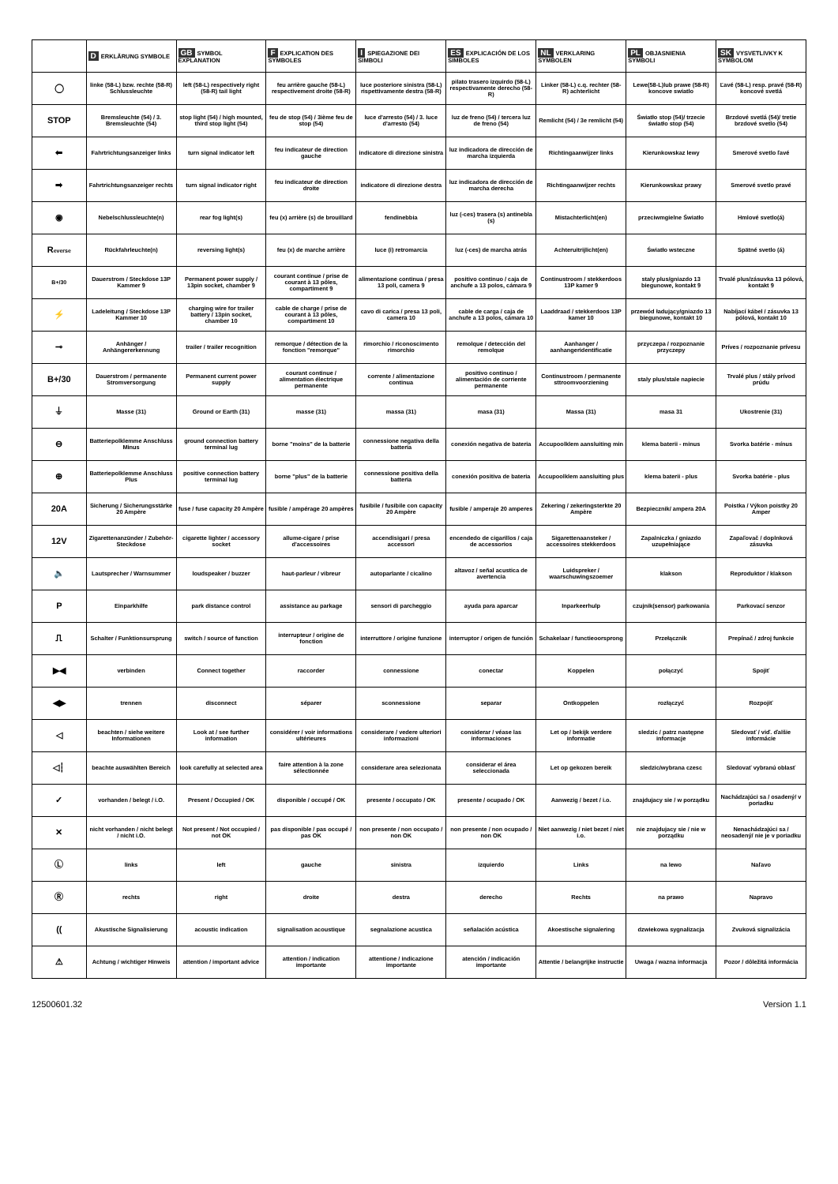| | D ERKLÄRUNG SYMBOLE | GB SYMBOL EXPLANATION | F EXPLICATION DES SYMBOLES | I SPIEGAZIONE DEI SIMBOLI | ES EXPLICACIÓN DE LOS SIMBOLES | NL VERKLARING SYMBOLEN | PL OBJASNIENIA SYMBOLI | SK VYSVETLIVKY K SYMBOLOM |
| --- | --- | --- | --- | --- | --- | --- | --- | --- |
| ◯ | linke (58-L) bzw. rechte (58-R) Schlussleuchte | left (58-L) respectively right (58-R) tail light | feu arrière gauche (58-L) respectivement droite (58-R) | luce posteriore sinistra (58-L) rispettivamente destra (58-R) | pilato trasero izquirdo (58-L) respectivamente derecho (58-R) | Linker (58-L) c.q. rechter (58-R) achterlicht | Lewe(58-L)lub prawe (58-R) koncove swiatlo | Ľavé (58-L) resp. pravé (58-R) koncové svetlá |
| STOP | Bremsleuchte (54) / 3. Bremsleuchte (54) | stop light (54) / high mounted, third stop light (54) | feu de stop (54) / 3ième feu de stop (54) | luce d'arresto (54) / 3. luce d'arresto (54) | luz de freno (54) / tercera luz de freno (54) | Remlicht (54) / 3e remlicht (54) | Światło stop (54)/ trzecie światło stop (54) | Brzdové svetlá (54)/ tretie brzdové svetlo (54) |
| ⬅ | Fahrtrichtungsanzeiger links | turn signal indicator left | feu indicateur de direction gauche | indicatore di direzione sinistra | luz indicadora de dirección de marcha izquierda | Richtingaanwijzer links | Kierunkowskaz lewy | Smerové svetlo ľavé |
| ➡ | Fahrtrichtungsanzeiger rechts | turn signal indicator right | feu indicateur de direction droite | indicatore di direzione destra | luz indicadora de dirección de marcha derecha | Richtingaanwijzer rechts | Kierunkowskaz prawy | Smerové svetlo pravé |
| ◉ | Nebelschlussleuchte(n) | rear fog light(s) | feu (x) arrière (s) de brouillard | fendinebbia | luz (-ces) trasera (s) antinebla (s) | Mistachterlicht(en) | przeciwmgielne Światło | Hmlové svetlo(á) |
| R everse | Rückfahrleuchte(n) | reversing light(s) | feu (x) de marche arrière | luce (i) retromarcia | luz (-ces) de marcha atrás | Achteruitrijlicht(en) | Światło wsteczne | Spätné svetlo (á) |
| B+/30 | Dauerstrom / Steckdose 13P Kammer 9 | Permanent power supply / 13pin socket, chamber 9 | courant continue / prise de courant à 13 pôles, compartiment 9 | alimentazione continua / presa 13 poli, camera 9 | positivo continuo / caja de anchufe a 13 polos, cámara 9 | Continustroom / stekkerdoos 13P kamer 9 | staly plus/gniazdo 13 biegunowe, kontakt 9 | Trvalé plus/zásuvka 13 pólová, kontakt 9 |
| ⚡ | Ladeleitung / Steckdose 13P Kammer 10 | charging wire for trailer battery / 13pin socket, chamber 10 | cable de charge / prise de courant à 13 pôles, compartiment 10 | cavo di carica / presa 13 poli, camera 10 | cable de carga / caja de anchufe a 13 polos, cámara 10 | Laaddraad / stekkerdoos 13P kamer 10 | przewód ładujący/gniazdo 13 biegunowe, kontakt 10 | Nabíjací kábel / zásuvka 13 pólová, kontakt 10 |
| ⊸ | Anhänger / Anhängererkennung | trailer / trailer recognition | remorque / détection de la fonction "remorque" | rimorchio / riconoscimento rimorchio | remolque / detección del remolque | Aanhanger / aanhangeridentificatie | przyczepa / rozpoznanie przyczepy | Príves / rozpoznanie prívesu |
| B+/30 | Dauerstrom / permanente Stromversorgung | Permanent current power supply | courant continue / alimentation électrique permanente | corrente / alimentazione continua | positivo continuo / alimentación de corriente permanente | Continustroom / permanente sttroomvoorziening | staly plus/stale napiecie | Trvalé plus / stály prívod prúdu |
| ⏚ | Masse (31) | Ground or Earth (31) | masse (31) | massa (31) | masa (31) | Massa (31) | masa 31 | Ukostrenie (31) |
| ⊖ | Batteriepolklemme Anschluss Minus | ground connection battery terminal lug | borne "moins" de la batterie | connessione negativa della batteria | conexión negativa de bateria | Accupoolklem aansluiting min | klema baterii - minus | Svorka batérie - mínus |
| ⊕ | Batteriepolklemme Anschluss Plus | positive connection battery terminal lug | borne "plus" de la batterie | connessione positiva della batteria | conexión positiva de bateria | Accupoolklem aansluiting plus | klema baterii - plus | Svorka batérie - plus |
| 20A | Sicherung / Sicherungsstärke 20 Ampère | fuse / fuse capacity 20 Ampère | fusible / ampérage 20 ampères | fusibile / fusibile con capacity 20 Ampère | fusible / amperaje 20 amperes | Zekering / zekeringsterkte 20 Ampère | Bezpiecznik/ ampera 20A | Poistka / Výkon poistky 20 Amper |
| 12V | Zigarettenanzünder / Zubehör-Steckdose | cigarette lighter / accessory socket | allume-cigare / prise d'accessoires | accendisigari / presa accessori | encendedo de cigarillos / caja de accessorios | Sigarettenaansteker / accessoires stekkerdoos | Zapalniczka / gniazdo uzupełniające | Zapaľovač / doplnková zásuvka |
| 🔈 | Lautsprecher / Warnsummer | loudspeaker / buzzer | haut-parleur / vibreur | autoparlante / cicalino | altavoz / señal acustica de avertencia | Luidspreker / waarschuwingszoemer | klakson | Reproduktor / klakson |
| P | Einparkhilfe | park distance control | assistance au parkage | sensori di parcheggio | ayuda para aparcar | Inparkeerhulp | czujnik(sensor) parkowania | Parkovací senzor |
| ⎍ | Schalter / Funktionsursprung | switch / source of function | interrupteur / origine de fonction | interruttore / origine funzione | interruptor / origen de función | Schakelaar / functieoorsprong | Przełącznik | Prepínač / zdroj funkcie |
| ▶◀ | verbinden | Connect together | raccorder | connessione | conectar | Koppelen | połączyć | Spojiť |
| ◀▶ | trennen | disconnect | séparer | sconnessione | separar | Ontkoppelen | rozłączyć | Rozpojiť |
| ◁ | beachten / siehe weitere Informationen | Look at / see further information | considérer / voir informations ultérieures | considerare / vedere ulteriori informazioni | considerar / véase las informaciones | Let op / bekijk verdere informatie | sledzic / patrz następne informacje | Sledovať / viď. ďalšie informácie |
| ◁┆ | beachte auswählten Bereich | look carefully at selected area | faire attention à la zone sélectionnée | considerare area selezionata | considerar el área seleccionada | Let op gekozen bereik | sledzic/wybrana czesc | Sledovať vybranú oblasť |
| ✓ | vorhanden / belegt / i.O. | Present / Occupied / OK | disponible / occupé / OK | presente / occupato / OK | presente / ocupado / OK | Aanwezig / bezet / i.o. | znajdujacy sie / w porządku | Nachádzajúci sa / osadený/ v poriadku |
| ✕ | nicht vorhanden / nicht belegt / nicht i.O. | Not present / Not occupied / not OK | pas disponible / pas occupé / pas OK | non presente / non occupato / non OK | non presente / non ocupado / non OK | Niet aanwezig / niet bezet / niet i.o. | nie znajdujacy sie / nie w porządku | Nenachádzajúci sa / neosadený/ nie je v poriadku |
| Ⓛ | links | left | gauche | sinistra | izquierdo | Links | na lewo | Naľavo |
| Ⓡ | rechts | right | droite | destra | derecho | Rechts | na prawo | Napravo |
| (( | Akustische Signalisierung | acoustic indication | signalisation acoustique | segnalazione acustica | señalación acústica | Akoestische signalering | dzwiekowa sygnalizacja | Zvuková signalizácia |
| ⚠ | Achtung / wichtiger Hinweis | attention / important advice | attention / indication importante | attentione / indicazione importante | atención / indicación importante | Attentie / belangrijke instructie | Uwaga / wazna informacja | Pozor / dôležitá informácia |
12500601.32 Version 1.1